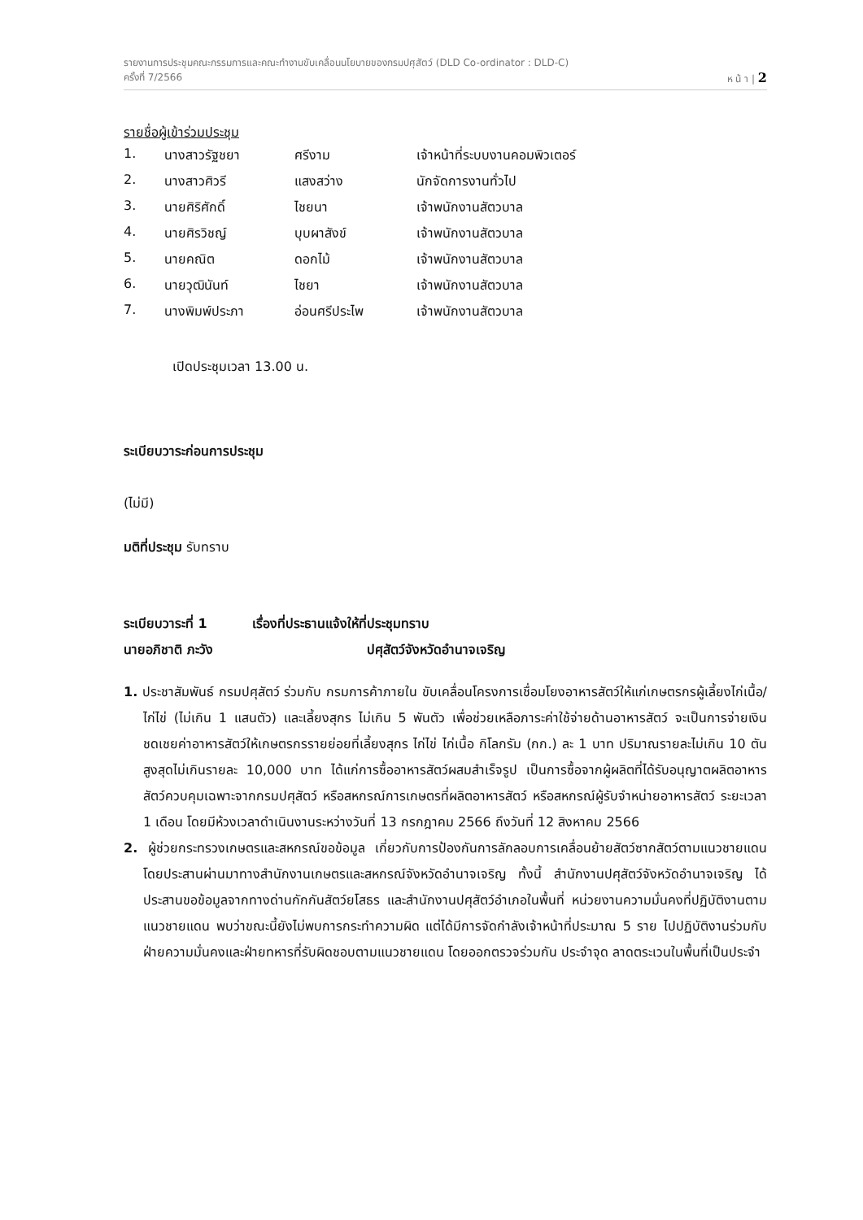รายงานการประชุมคณะกรรมการและคณะทำงานขับเคลื่อนนโยบายของกรมปศุสัตว์ (DLD Co-ordinator : DLD-C)
ครั้งที่ 7/2566 ห น้ า | 2
รายชื่อผู้เข้าร่วมประชุม
| 1. | นางสาวรัฐชยา | ศรีงาม | เจ้าหน้าที่ระบบงานคอมพิวเตอร์ |
| 2. | นางสาวศิวรี | แสงสว่าง | นักจัดการงานทั่วไป |
| 3. | นายศิริศักดิ์ | ไชยนา | เจ้าพนักงานสัตวบาล |
| 4. | นายศิรวิชญ์ | บุบผาสังข์ | เจ้าพนักงานสัตวบาล |
| 5. | นายคณิต | ดอกไม้ | เจ้าพนักงานสัตวบาล |
| 6. | นายวุฒินันท์ | ไชยา | เจ้าพนักงานสัตวบาล |
| 7. | นางพิมพ์ประภา | อ่อนศรีประไพ | เจ้าพนักงานสัตวบาล |
เปิดประชุมเวลา 13.00 น.
ระเบียบวาระก่อนการประชุม
(ไม่มี)
มติที่ประชุม รับทราบ
ระเบียบวาระที่ 1 เรื่องที่ประธานแจ้งให้ที่ประชุมทราบ
นายอภิชาติ ภะวัง ปศุสัตว์จังหวัดอำนาจเจริญ
1. ประชาสัมพันธ์ กรมปศุสัตว์ ร่วมกับ กรมการค้าภายใน ขับเคลื่อนโครงการเชื่อมโยงอาหารสัตว์ให้แก่เกษตรกรผู้เลี้ยงไก่เนื้อ/ไก่ไข่ (ไม่เกิน 1 แสนตัว) และเลี้ยงสุกร ไม่เกิน 5 พันตัว เพื่อช่วยเหลือภาระค่าใช้จ่ายด้านอาหารสัตว์ จะเป็นการจ่ายเงินชดเชยค่าอาหารสัตว์ให้เกษตรกรรายย่อยที่เลี้ยงสุกร ไก่ไข่ ไก่เนื้อ กิโลกรัม (กก.) ละ 1 บาท ปริมาณรายละไม่เกิน 10 ตัน สูงสุดไม่เกินรายละ 10,000 บาท ได้แก่การซื้ออาหารสัตว์ผสมสำเร็จรูป เป็นการซื้อจากผู้ผลิตที่ได้รับอนุญาตผลิตอาหารสัตว์ควบคุมเฉพาะจากกรมปศุสัตว์ หรือสหกรณ์การเกษตรที่ผลิตอาหารสัตว์ หรือสหกรณ์ผู้รับจำหน่ายอาหารสัตว์ ระยะเวลา 1 เดือน โดยมีห้วงเวลาดำเนินงานระหว่างวันที่ 13 กรกฎาคม 2566 ถึงวันที่ 12 สิงหาคม 2566
2. ผู้ช่วยกระทรวงเกษตรและสหกรณ์ขอข้อมูล เกี่ยวกับการป้องกันการลักลอบการเคลื่อนย้ายสัตว์ซากสัตว์ตามแนวชายแดน โดยประสานผ่านมาทางสำนักงานเกษตรและสหกรณ์จังหวัดอำนาจเจริญ ทั้งนี้ สำนักงานปศุสัตว์จังหวัดอำนาจเจริญ ได้ประสานขอข้อมูลจากทางด่านกักกันสัตว์ยโสธร และสำนักงานปศุสัตว์อำเภอในพื้นที่ หน่วยงานความมั่นคงที่ปฏิบัติงานตามแนวชายแดน พบว่าขณะนี้ยังไม่พบการกระทำความผิด แต่ได้มีการจัดกำลังเจ้าหน้าที่ประมาณ 5 ราย ไปปฏิบัติงานร่วมกับฝ่ายความมั่นคงและฝ่ายทหารที่รับผิดชอบตามแนวชายแดน โดยออกตรวจร่วมกัน ประจำจุด ลาดตระเวนในพื้นที่เป็นประจำ